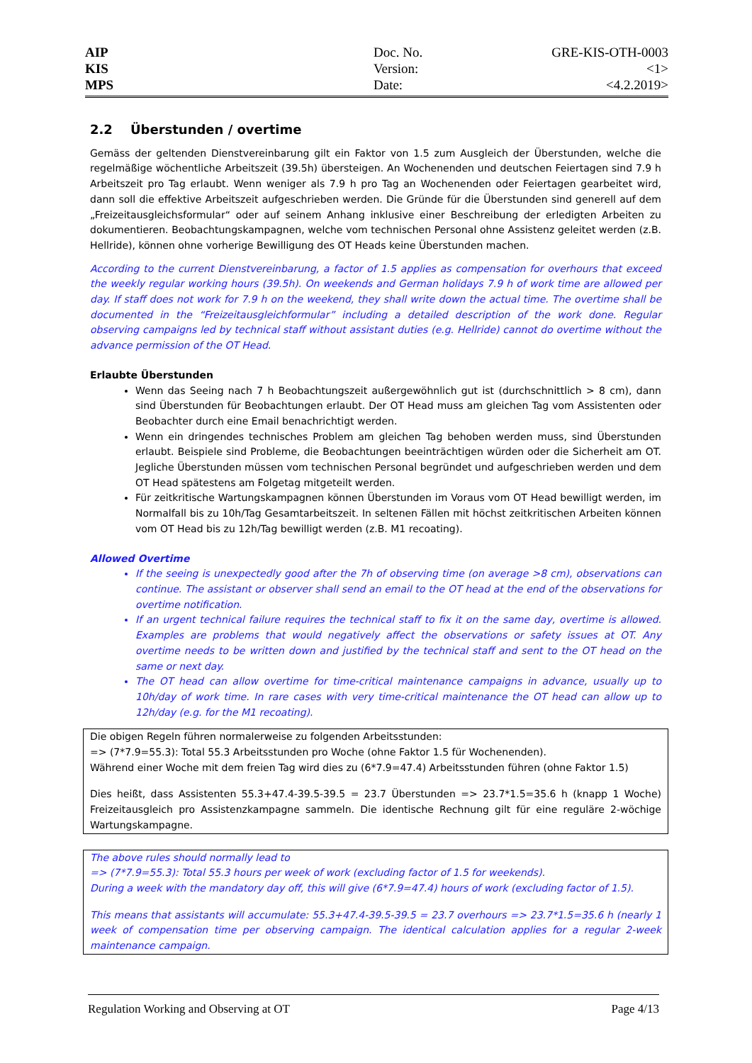AIP
KIS
MPS
Doc. No.
Version:
Date:
GRE-KIS-OTH-0003
<1>
<4.2.2019>
2.2 Überstunden / overtime
Gemäss der geltenden Dienstvereinbarung gilt ein Faktor von 1.5 zum Ausgleich der Überstunden, welche die regelmäßige wöchentliche Arbeitszeit (39.5h) übersteigen. An Wochenenden und deutschen Feiertagen sind 7.9 h Arbeitszeit pro Tag erlaubt. Wenn weniger als 7.9 h pro Tag an Wochenenden oder Feiertagen gearbeitet wird, dann soll die effektive Arbeitszeit aufgeschrieben werden. Die Gründe für die Überstunden sind generell auf dem „Freizeitausgleichsformular“ oder auf seinem Anhang inklusive einer Beschreibung der erledigten Arbeiten zu dokumentieren. Beobachtungskampagnen, welche vom technischen Personal ohne Assistenz geleitet werden (z.B. Hellride), können ohne vorherige Bewilligung des OT Heads keine Überstunden machen.
According to the current Dienstvereinbarung, a factor of 1.5 applies as compensation for overhours that exceed the weekly regular working hours (39.5h). On weekends and German holidays 7.9 h of work time are allowed per day. If staff does not work for 7.9 h on the weekend, they shall write down the actual time. The overtime shall be documented in the “Freizeitausgleichformular” including a detailed description of the work done. Regular observing campaigns led by technical staff without assistant duties (e.g. Hellride) cannot do overtime without the advance permission of the OT Head.
Erlaubte Überstunden
Wenn das Seeing nach 7 h Beobachtungszeit außergewöhnlich gut ist (durchschnittlich > 8 cm), dann sind Überstunden für Beobachtungen erlaubt. Der OT Head muss am gleichen Tag vom Assistenten oder Beobachter durch eine Email benachrichtigt werden.
Wenn ein dringendes technisches Problem am gleichen Tag behoben werden muss, sind Überstunden erlaubt. Beispiele sind Probleme, die Beobachtungen beeinträchtigen würden oder die Sicherheit am OT. Jegliche Überstunden müssen vom technischen Personal begründet und aufgeschrieben werden und dem OT Head spätestens am Folgetag mitgeteilt werden.
Für zeitkritische Wartungskampagnen können Überstunden im Voraus vom OT Head bewilligt werden, im Normalfall bis zu 10h/Tag Gesamtarbeitszeit. In seltenen Fällen mit höchst zeitkritischen Arbeiten können vom OT Head bis zu 12h/Tag bewilligt werden (z.B. M1 recoating).
Allowed Overtime
If the seeing is unexpectedly good after the 7h of observing time (on average >8 cm), observations can continue. The assistant or observer shall send an email to the OT head at the end of the observations for overtime notification.
If an urgent technical failure requires the technical staff to fix it on the same day, overtime is allowed. Examples are problems that would negatively affect the observations or safety issues at OT. Any overtime needs to be written down and justified by the technical staff and sent to the OT head on the same or next day.
The OT head can allow overtime for time-critical maintenance campaigns in advance, usually up to 10h/day of work time. In rare cases with very time-critical maintenance the OT head can allow up to 12h/day (e.g. for the M1 recoating).
Die obigen Regeln führen normalerweise zu folgenden Arbeitsstunden:
=> (7*7.9=55.3): Total 55.3 Arbeitsstunden pro Woche (ohne Faktor 1.5 für Wochenenden).
Während einer Woche mit dem freien Tag wird dies zu (6*7.9=47.4) Arbeitsstunden führen (ohne Faktor 1.5)
Dies heißt, dass Assistenten 55.3+47.4-39.5-39.5 = 23.7 Überstunden => 23.7*1.5=35.6 h (knapp 1 Woche) Freizeitausgleich pro Assistenzkampagne sammeln. Die identische Rechnung gilt für eine reguläre 2-wöchige Wartungskampagne.
The above rules should normally lead to
=> (7*7.9=55.3): Total 55.3 hours per week of work (excluding factor of 1.5 for weekends).
During a week with the mandatory day off, this will give (6*7.9=47.4) hours of work (excluding factor of 1.5).
This means that assistants will accumulate: 55.3+47.4-39.5-39.5 = 23.7 overhours => 23.7*1.5=35.6 h (nearly 1 week of compensation time per observing campaign. The identical calculation applies for a regular 2-week maintenance campaign.
Regulation Working and Observing at OT Page 4/13